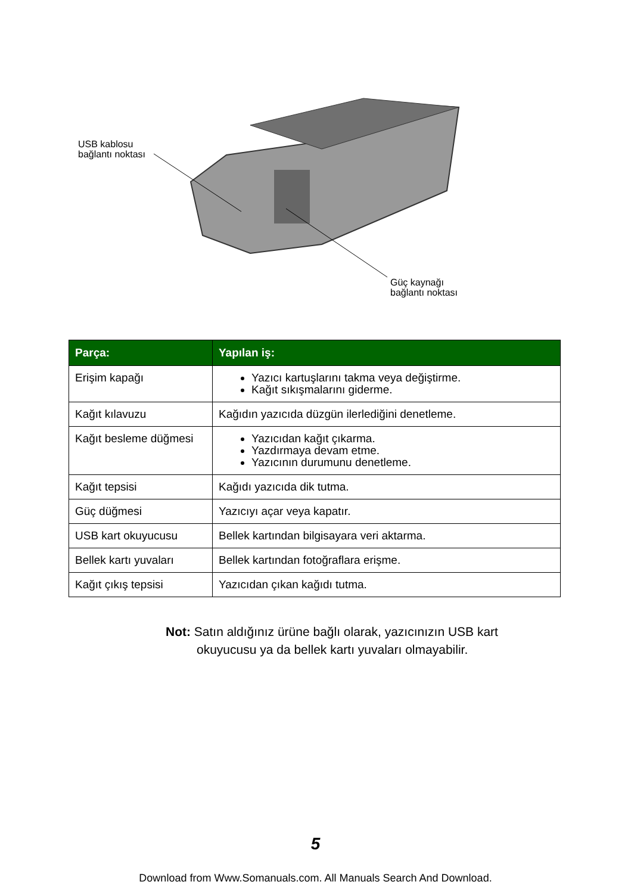USB kablosu
bağlantı noktası
Güç kaynağı
bağlantı noktası
| Parça: | Yapılan iş: |
| --- | --- |
| Erişim kapağı | Yazıcı kartuşlarını takma veya değiştirme. Kağıt sıkışmalarını giderme. |
| Kağıt kılavuzu | Kağıdın yazıcıda düzgün ilerlediğini denetleme. |
| Kağıt besleme düğmesi | Yazıcıdan kağıt çıkarma. Yazdırmaya devam etme. Yazıcının durumunu denetleme. |
| Kağıt tepsisi | Kağıdı yazıcıda dik tutma. |
| Güç düğmesi | Yazıcıyı açar veya kapatır. |
| USB kart okuyucusu | Bellek kartından bilgisayara veri aktarma. |
| Bellek kartı yuvaları | Bellek kartından fotoğraflara erişme. |
| Kağıt çıkış tepsisi | Yazıcıdan çıkan kağıdı tutma. |
Not: Satın aldığınız ürüne bağlı olarak, yazıcınızın USB kart
okuyucusu ya da bellek kartı yuvaları olmayabilir.
5
Download from Www.Somanuals.com. All Manuals Search And Download.